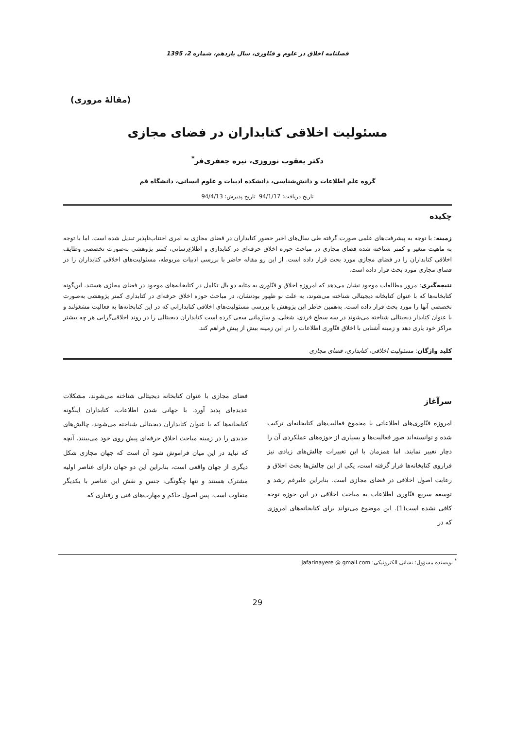فصلنامه اخلاق در علوم و فنّاوری، سال یازدهم، شماره 2، 1395
(مقالهٔ مروری)
مسئولیت اخلاقی کتابداران در فضای مجازی
دکتر یعقوب نوروزی، نیره جعفری‌فر<sup>*</sup>
گروه علم اطلاعات و دانش‌شناسی، دانشکده ادبیات و علوم انسانی، دانشگاه قم
تاریخ دریافت: 94/1/17 تاریخ پذیرش: 94/4/13
چکیده
زمینه: با توجه به پیشرفت‌های علمی صورت گرفته طی سال‌های اخیر حضور کتابداران در فضای مجازی به امری اجتناب‌ناپذیر تبدیل شده است. اما با توجه به ماهیت متغیر و کمتر شناخته شده فضای مجازی در مباحث حوزه اخلاق حرفه‌ای در کتابداری و اطلاع‌رسانی، کمتر پژوهشی به‌صورت تخصصی وظایف اخلاقی کتابداران را در فضای مجازی مورد بحث قرار داده است. از این رو مقاله حاضر با بررسی ادبیات مربوطه، مسئولیت‌های اخلاقی کتابداران را در فضای مجازی مورد بحث قرار داده است.
نتیجه‌گیری: مرور مطالعات موجود نشان می‌دهد که امروزه اخلاق و فنّاوری به مثابه دو بال تکامل در کتابخانه‌های موجود در فضای مجازی هستند. این‌گونه کتابخانه‌ها که با عنوان کتابخانه دیجیتالی شناخته می‌شوند، به علت نو ظهور بودنشان، در مباحث حوزه اخلاق حرفه‌ای در کتابداری کمتر پژوهشی به‌صورت تخصصی آنها را مورد بحث قرار داده است. به‌همین خاطر این پژوهش با بررسی مسئولیت‌های اخلاقی کتابدارانی که در این کتابخانه‌ها به فعالیت مشغولند و با عنوان کتابدار دیجیتالی شناخته می‌شوند در سه سطح فردی، شغلی، و سازمانی سعی کرده است کتابداران دیجیتالی را در روند اخلاقی‌گرایی هر چه بیشتر مراکز خود یاری دهد و زمینه آشنایی با اخلاق فنّاوری اطلاعات را در این زمینه بیش از پیش فراهم کند.
کلید واژگان: مسئولیت اخلاقی، کتابداری، فضای مجازی
سرآغاز
امروزه فنّاوری‌های اطلاعاتی با مجموع فعالیت‌های کتابخانه‌ای ترکیب شده و توانسته‌اند صور فعالیت‌ها و بسیاری از حوزه‌های عملکردی آن را دچار تغییر نمایند. اما همزمان با این تغییرات چالش‌های زیادی نیز فراروی کتابخانه‌ها قرار گرفته است، یکی از این چالش‌ها بحث اخلاق و رعایت اصول اخلاقی در فضای مجازی است. بنابراین علیرغم رشد و توسعه سریع فنّاوری اطلاعات به مباحث اخلاقی در این حوزه توجه کافی نشده است(1). این موضوع می‌تواند برای کتابخانه‌های امروزی که در
فضای مجازی با عنوان کتابخانه دیجیتالی شناخته می‌شوند، مشکلات عدیده‌ای پدید آورد. با جهانی شدن اطلاعات، کتابداران اینگونه کتابخانه‌ها که با عنوان کتابداران دیجیتالی شناخته می‌شوند، چالش‌های جدیدی را در زمینه مباحث اخلاق حرفه‌ای پیش روی خود می‌بینند. آنچه که نباید در این میان فراموش شود آن است که جهان مجازی شکل دیگری از جهان واقعی است، بنابراین این دو جهان دارای عناصر اولیه مشترک هستند و تنها چگونگی، جنس و نقش این عناصر با یکدیگر متفاوت است. پس اصول حاکم و مهارت‌های فنی و رفتاری که
<sup>*</sup> نویسنده مسؤول: نشانی الکترونیکی: jafarinayere @ gmail.com
29